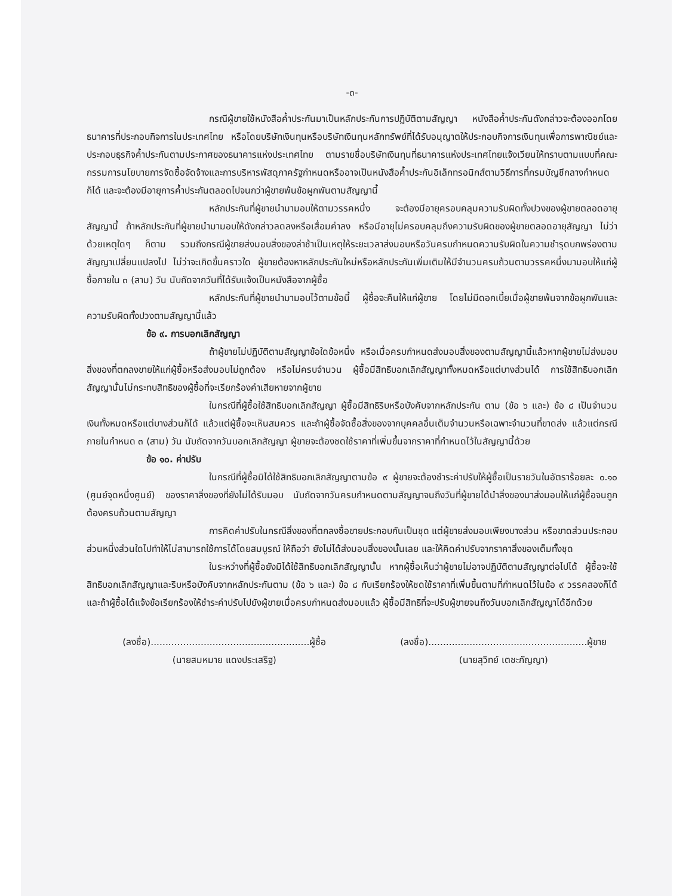-๓-
กรณีผู้ขายใช้หนังสือค้ำประกันมาเป็นหลักประกันการปฏิบัติตามสัญญา หนังสือค้ำประกันดังกล่าวจะต้องออกโดยธนาคารที่ประกอบกิจการในประเทศไทย หรือโดยบริษัทเงินทุนหรือบริษัทเงินทุนหลักทรัพย์ที่ได้รับอนุญาตให้ประกอบกิจการเงินทุนเพื่อการพาณิชย์และประกอบธุรกิจค้ำประกันตามประกาศของธนาคารแห่งประเทศไทย ตามรายชื่อบริษัทเงินทุนที่ธนาคารแห่งประเทศไทยแจ้งเวียนให้ทราบตามแบบที่คณะกรรมการนโยบายการจัดซื้อจัดจ้างและการบริหารพัสดุภาครัฐกำหนดหรืออาจเป็นหนังสือค้ำประกันอิเล็กทรอนิกส์ตามวิธีการที่กรมบัญชีกลางกำหนดก็ได้ และจะต้องมีอายุการค้ำประกันตลอดไปจนกว่าผู้ขายพ้นข้อผูกพันตามสัญญานี้
หลักประกันที่ผู้ขายนำมามอบให้ตามวรรคหนึ่ง จะต้องมีอายุครอบคลุมความรับผิดทั้งปวงของผู้ขายตลอดอายุสัญญานี้ ถ้าหลักประกันที่ผู้ขายนำมามอบให้ดังกล่าวลดลงหรือเสื่อมค่าลง หรือมีอายุไม่ครอบคลุมถึงความรับผิดของผู้ขายตลอดอายุสัญญา ไม่ว่าด้วยเหตุใดๆ ก็ตาม รวมถึงกรณีผู้ขายส่งมอบสิ่งของล่าช้าเป็นเหตุให้ระยะเวลาส่งมอบหรือวันครบกำหนดความรับผิดในความชำรุดบกพร่องตามสัญญาเปลี่ยนแปลงไป ไม่ว่าจะเกิดขึ้นคราวใด ผู้ขายต้องหาหลักประกันใหม่หรือหลักประกันเพิ่มเติมให้มีจำนวนครบถ้วนตามวรรคหนึ่งมามอบให้แก่ผู้ซื้อภายใน ๓ (สาม) วัน นับถัดจากวันที่ได้รับแจ้งเป็นหนังสือจากผู้ซื้อ
หลักประกันที่ผู้ขายนำมามอบไว้ตามข้อนี้ ผู้ซื้อจะคืนให้แก่ผู้ขาย โดยไม่มีดอกเบี้ยเมื่อผู้ขายพ้นจากข้อผูกพันและความรับผิดทั้งปวงตามสัญญานี้แล้ว
ข้อ ๙. การบอกเลิกสัญญา
ถ้าผู้ขายไม่ปฏิบัติตามสัญญาข้อใดข้อหนึ่ง หรือเมื่อครบกำหนดส่งมอบสิ่งของตามสัญญานี้แล้วหากผู้ขายไม่ส่งมอบสิ่งของที่ตกลงขายให้แก่ผู้ซื้อหรือส่งมอบไม่ถูกต้อง หรือไม่ครบจำนวน ผู้ซื้อมีสิทธิบอกเลิกสัญญาทั้งหมดหรือแต่บางส่วนได้ การใช้สิทธิบอกเลิกสัญญานั้นไม่กระทบสิทธิของผู้ซื้อที่จะเรียกร้องค่าเสียหายจากผู้ขาย
ในกรณีที่ผู้ซื้อใช้สิทธิบอกเลิกสัญญา ผู้ซื้อมีสิทธิริบหรือบังคับจากหลักประกัน ตาม (ข้อ ๖ และ) ข้อ ๘ เป็นจำนวนเงินทั้งหมดหรือแต่บางส่วนก็ได้ แล้วแต่ผู้ซื้อจะเห็นสมควร และถ้าผู้ซื้อจัดซื้อสิ่งของจากบุคคลอื่นเต็มจำนวนหรือเฉพาะจำนวนที่ขาดส่ง แล้วแต่กรณี ภายในกำหนด ๓ (สาม) วัน นับถัดจากวันบอกเลิกสัญญา ผู้ขายจะต้องชดใช้ราคาที่เพิ่มขึ้นจากราคาที่กำหนดไว้ในสัญญานี้ด้วย
ข้อ ๑๐. ค่าปรับ
ในกรณีที่ผู้ซื้อมิได้ใช้สิทธิบอกเลิกสัญญาตามข้อ ๙ ผู้ขายจะต้องชำระค่าปรับให้ผู้ซื้อเป็นรายวันในอัตราร้อยละ ๐.๑๐ (ศูนย์จุดหนึ่งศูนย์) ของราคาสิ่งของที่ยังไม่ได้รับมอบ นับถัดจากวันครบกำหนดตามสัญญาจนถึงวันที่ผู้ขายได้นำสิ่งของมาส่งมอบให้แก่ผู้ซื้อจนถูกต้องครบถ้วนตามสัญญา
การคิดค่าปรับในกรณีสิ่งของที่ตกลงซื้อขายประกอบกันเป็นชุด แต่ผู้ขายส่งมอบเพียงบางส่วน หรือขาดส่วนประกอบส่วนหนึ่งส่วนใดไปทำให้ไม่สามารถใช้การได้โดยสมบูรณ์ ให้ถือว่า ยังไม่ได้ส่งมอบสิ่งของนั้นเลย และให้คิดค่าปรับจากราคาสิ่งของเต็มทั้งชุด
ในระหว่างที่ผู้ซื้อยังมิได้ใช้สิทธิบอกเลิกสัญญานั้น หากผู้ซื้อเห็นว่าผู้ขายไม่อาจปฏิบัติตามสัญญาต่อไปได้ ผู้ซื้อจะใช้สิทธิบอกเลิกสัญญาและริบหรือบังคับจากหลักประกันตาม (ข้อ ๖ และ) ข้อ ๘ กับเรียกร้องให้ชดใช้ราคาที่เพิ่มขึ้นตามที่กำหนดไว้ในข้อ ๙ วรรคสองก็ได้ และถ้าผู้ซื้อได้แจ้งข้อเรียกร้องให้ชำระค่าปรับไปยังผู้ขายเมื่อครบกำหนดส่งมอบแล้ว ผู้ซื้อมีสิทธิที่จะปรับผู้ขายจนถึงวันบอกเลิกสัญญาได้อีกด้วย
(ลงชื่อ)......................................................ผู้ซื้อ
(นายสมหมาย แดงประเสริฐ)
(ลงชื่อ)......................................................ผู้ขาย
(นายสุวิทย์ เตชะกัญญา)